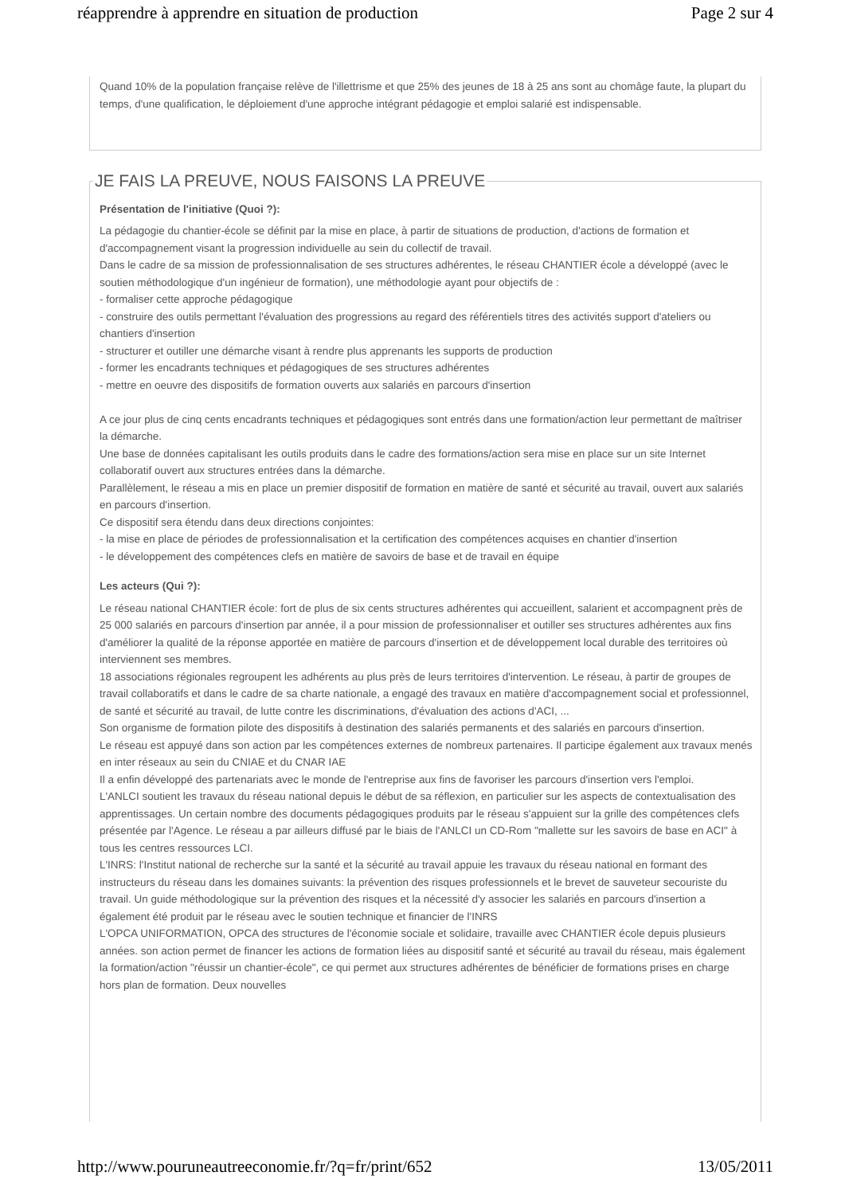réapprendre à apprendre en situation de production Page 2 sur 4
Quand 10% de la population française relève de l'illettrisme et que 25% des jeunes de 18 à 25 ans sont au chomâge faute, la plupart du temps, d'une qualification, le déploiement d'une approche intégrant pédagogie et emploi salarié est indispensable.
JE FAIS LA PREUVE, NOUS FAISONS LA PREUVE
Présentation de l'initiative (Quoi ?):
La pédagogie du chantier-école se définit par la mise en place, à partir de situations de production, d'actions de formation et d'accompagnement visant la progression individuelle au sein du collectif de travail.
Dans le cadre de sa mission de professionnalisation de ses structures adhérentes, le réseau CHANTIER école a développé (avec le soutien méthodologique d'un ingénieur de formation), une méthodologie ayant pour objectifs de :
- formaliser cette approche pédagogique
- construire des outils permettant l'évaluation des progressions au regard des référentiels titres des activités support d'ateliers ou chantiers d'insertion
- structurer et outiller une démarche visant à rendre plus apprenants les supports de production
- former les encadrants techniques et pédagogiques de ses structures adhérentes
- mettre en oeuvre des dispositifs de formation ouverts aux salariés en parcours d'insertion
A ce jour plus de cinq cents encadrants techniques et pédagogiques sont entrés dans une formation/action leur permettant de maîtriser la démarche.
Une base de données capitalisant les outils produits dans le cadre des formations/action sera mise en place sur un site Internet collaboratif ouvert aux structures entrées dans la démarche.
Parallèlement, le réseau a mis en place un premier dispositif de formation en matière de santé et sécurité au travail, ouvert aux salariés en parcours d'insertion.
Ce dispositif sera étendu dans deux directions conjointes:
- la mise en place de périodes de professionnalisation et la certification des compétences acquises en chantier d'insertion
- le développement des compétences clefs en matière de savoirs de base et de travail en équipe
Les acteurs (Qui ?):
Le réseau national CHANTIER école: fort de plus de six cents structures adhérentes qui accueillent, salarient et accompagnent près de 25 000 salariés en parcours d'insertion par année, il a pour mission de professionnaliser et outiller ses structures adhérentes aux fins d'améliorer la qualité de la réponse apportée en matière de parcours d'insertion et de développement local durable des territoires où interviennent ses membres.
18 associations régionales regroupent les adhérents au plus près de leurs territoires d'intervention. Le réseau, à partir de groupes de travail collaboratifs et dans le cadre de sa charte nationale, a engagé des travaux en matière d'accompagnement social et professionnel, de santé et sécurité au travail, de lutte contre les discriminations, d'évaluation des actions d'ACI, ...
Son organisme de formation pilote des dispositifs à destination des salariés permanents et des salariés en parcours d'insertion.
Le réseau est appuyé dans son action par les compétences externes de nombreux partenaires. Il participe également aux travaux menés en inter réseaux au sein du CNIAE et du CNAR IAE
Il a enfin développé des partenariats avec le monde de l'entreprise aux fins de favoriser les parcours d'insertion vers l'emploi.
L'ANLCI soutient les travaux du réseau national depuis le début de sa réflexion, en particulier sur les aspects de contextualisation des apprentissages. Un certain nombre des documents pédagogiques produits par le réseau s'appuient sur la grille des compétences clefs présentée par l'Agence. Le réseau a par ailleurs diffusé par le biais de l'ANLCI un CD-Rom "mallette sur les savoirs de base en ACI" à tous les centres ressources LCI.
L'INRS: l'Institut national de recherche sur la santé et la sécurité au travail appuie les travaux du réseau national en formant des instructeurs du réseau dans les domaines suivants: la prévention des risques professionnels et le brevet de sauveteur secouriste du travail. Un guide méthodologique sur la prévention des risques et la nécessité d'y associer les salariés en parcours d'insertion a également été produit par le réseau avec le soutien technique et financier de l'INRS
L'OPCA UNIFORMATION, OPCA des structures de l'économie sociale et solidaire, travaille avec CHANTIER école depuis plusieurs années. son action permet de financer les actions de formation liées au dispositif santé et sécurité au travail du réseau, mais également la formation/action "réussir un chantier-école", ce qui permet aux structures adhérentes de bénéficier de formations prises en charge hors plan de formation. Deux nouvelles
http://www.pouruneautreeconomie.fr/?q=fr/print/652 13/05/2011